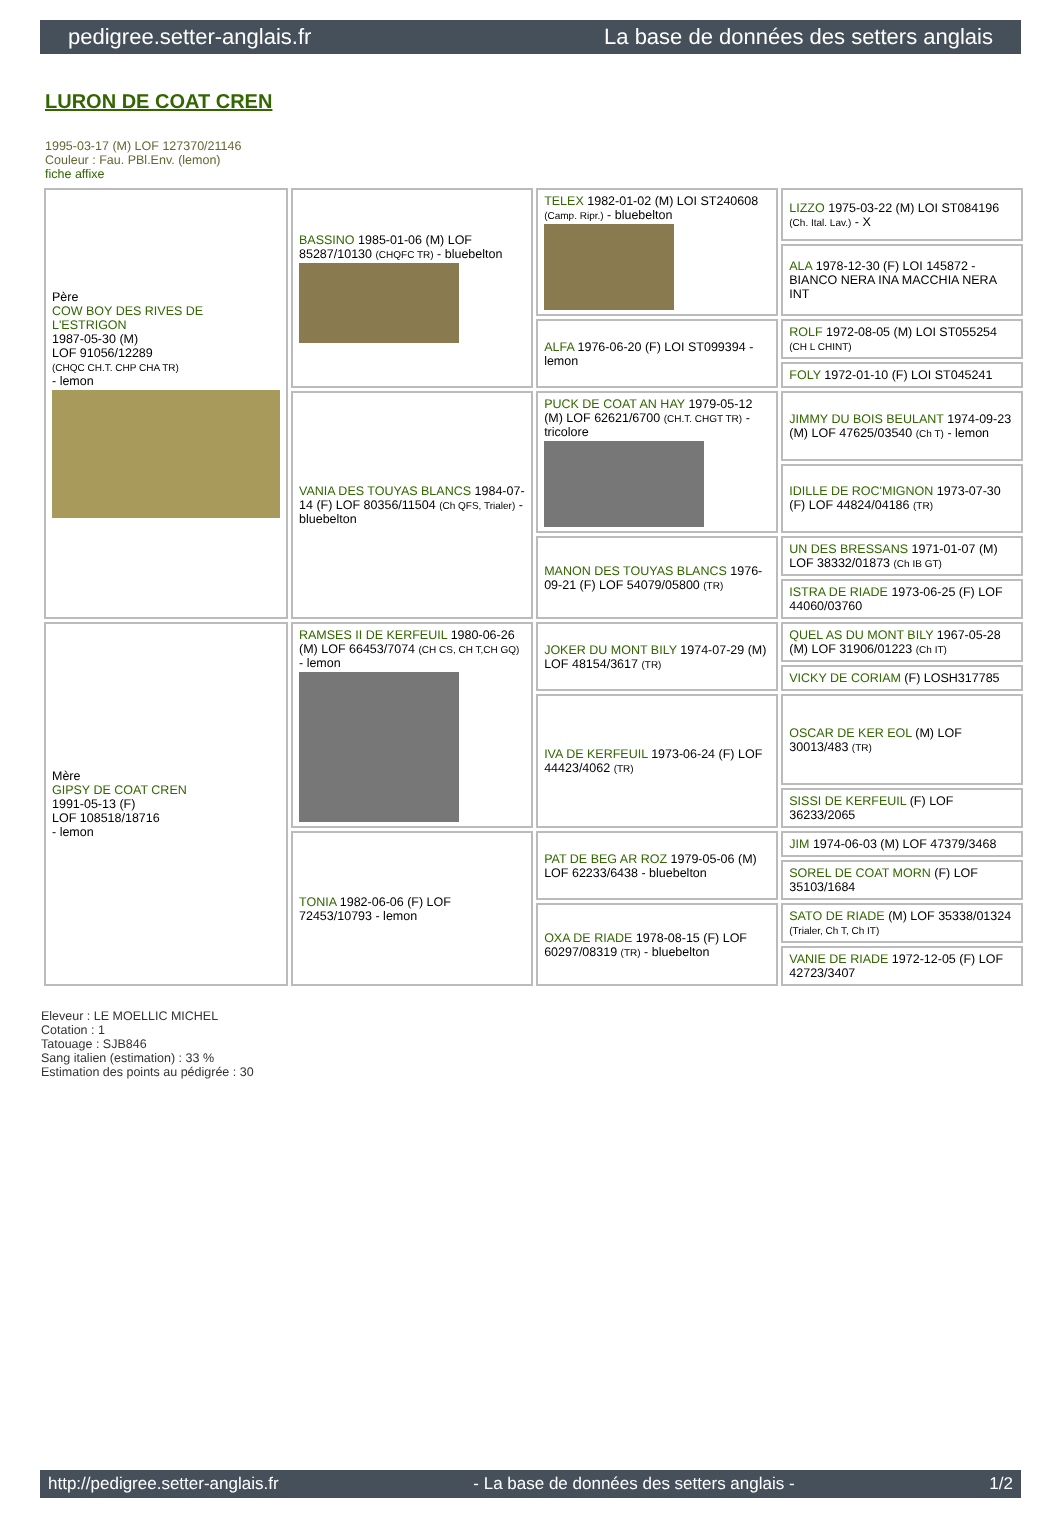pedigree.setter-anglais.fr La base de données des setters anglais
LURON DE COAT CREN
1995-03-17 (M) LOF 127370/21146
Couleur : Fau. PBl.Env. (lemon)
fiche affixe
| Père COW BOY DES RIVES DE L'ESTRIGON 1987-05-30 (M) LOF 91056/12289 (CHQC CH.T. CHP CHA TR) - lemon | BASSINO 1985-01-06 (M) LOF 85287/10130 (CHQFC TR) - bluebelton | TELEX 1982-01-02 (M) LOI ST240608 (Camp. Ripr.) - bluebelton | LIZZO 1975-03-22 (M) LOI ST084196 (Ch. Ital. Lav.) - X |
| | | | ALA 1978-12-30 (F) LOI 145872 - BIANCO NERA INA MACCHIA NERA INT |
| | | ALFA 1976-06-20 (F) LOI ST099394 - lemon | ROLF 1972-08-05 (M) LOI ST055254 (CH L CHINT) |
| | | | FOLY 1972-01-10 (F) LOI ST045241 |
| | VANIA DES TOUYAS BLANCS 1984-07-14 (F) LOF 80356/11504 (Ch QFS, Trialer) - bluebelton | PUCK DE COAT AN HAY 1979-05-12 (M) LOF 62621/6700 (CH.T. CHGT TR) - tricolore | JIMMY DU BOIS BEULANT 1974-09-23 (M) LOF 47625/03540 (Ch T) - lemon |
| | | | IDILLE DE ROC'MIGNON 1973-07-30 (F) LOF 44824/04186 (TR) |
| | | MANON DES TOUYAS BLANCS 1976-09-21 (F) LOF 54079/05800 (TR) | UN DES BRESSANS 1971-01-07 (M) LOF 38332/01873 (Ch IB GT) |
| | | | ISTRA DE RIADE 1973-06-25 (F) LOF 44060/03760 |
| Mère GIPSY DE COAT CREN 1991-05-13 (F) LOF 108518/18716 - lemon | RAMSES II DE KERFEUIL 1980-06-26 (M) LOF 66453/7074 (CH CS, CH T,CH GQ) - lemon | JOKER DU MONT BILY 1974-07-29 (M) LOF 48154/3617 (TR) | QUEL AS DU MONT BILY 1967-05-28 (M) LOF 31906/01223 (Ch IT) |
| | | | VICKY DE CORIAM (F) LOSH317785 |
| | | IVA DE KERFEUIL 1973-06-24 (F) LOF 44423/4062 (TR) | OSCAR DE KER EOL (M) LOF 30013/483 (TR) |
| | | | SISSI DE KERFEUIL (F) LOF 36233/2065 |
| | TONIA 1982-06-06 (F) LOF 72453/10793 - lemon | PAT DE BEG AR ROZ 1979-05-06 (M) LOF 62233/6438 - bluebelton | JIM 1974-06-03 (M) LOF 47379/3468 |
| | | | SOREL DE COAT MORN (F) LOF 35103/1684 |
| | | OXA DE RIADE 1978-08-15 (F) LOF 60297/08319 (TR) - bluebelton | SATO DE RIADE (M) LOF 35338/01324 (Trialer, Ch T, Ch IT) |
| | | | VANIE DE RIADE 1972-12-05 (F) LOF 42723/3407 |
Eleveur : LE MOELLIC MICHEL
Cotation : 1
Tatouage : SJB846
Sang italien (estimation) : 33 %
Estimation des points au pédigrée : 30
http://pedigree.setter-anglais.fr - La base de données des setters anglais - 1/2